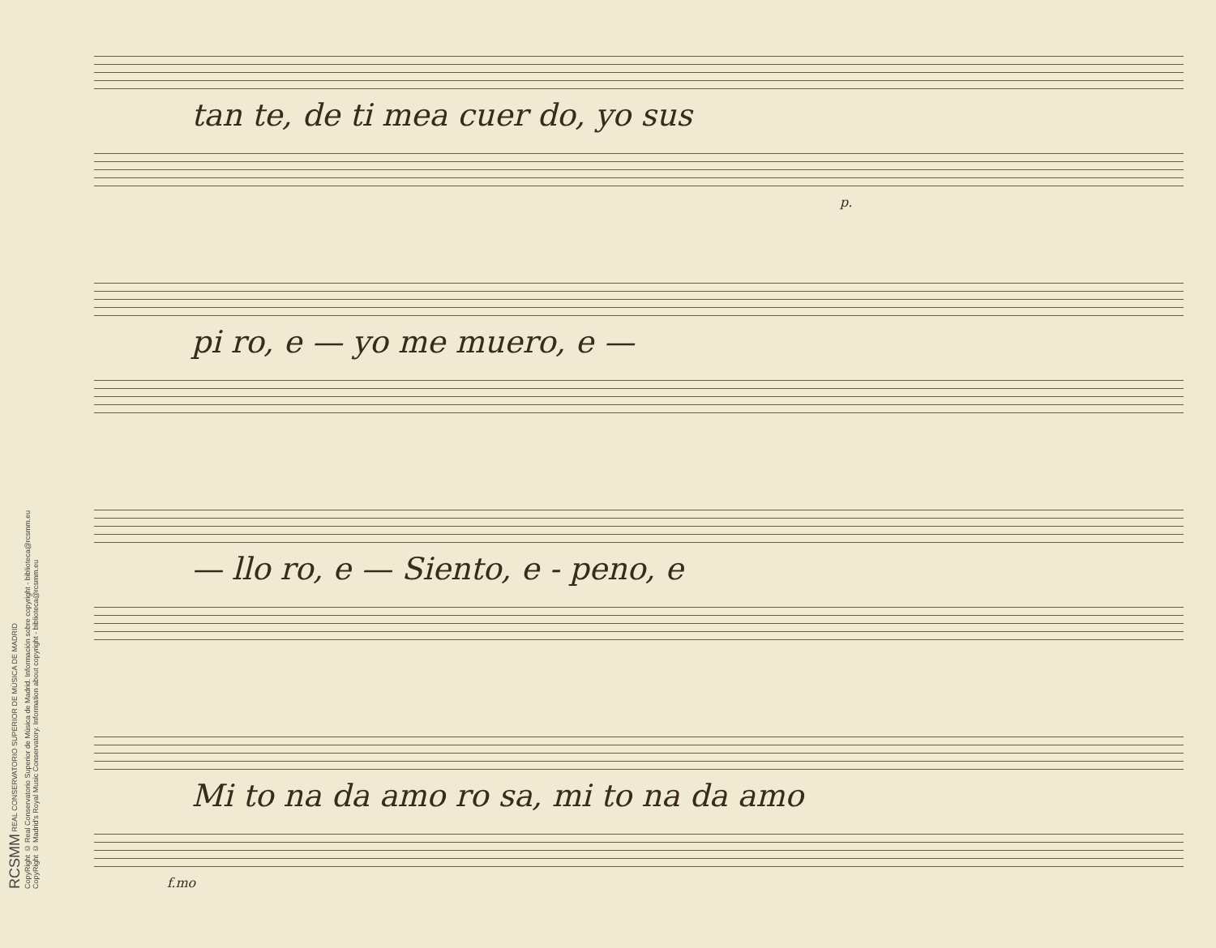RCSMM REAL CONSERVATORIO SUPERIOR DE MÚSICA DE MADRID
CopyRight © Real Conservatorio Superior de Música de Madrid. Información sobre copyright - biblioteca@rcsmm.eu
CopyRight © Madrid's Royal Music Conservatory. Information about copyright - biblioteca@rcsmm.eu
tan te, de ti mea cuer do, yo sus
p.
pi ro, e — yo me muero, e —
— llo ro, e — Siento, e - peno, e
Mi to na da amo ro sa, mi to na da amo
f.mo